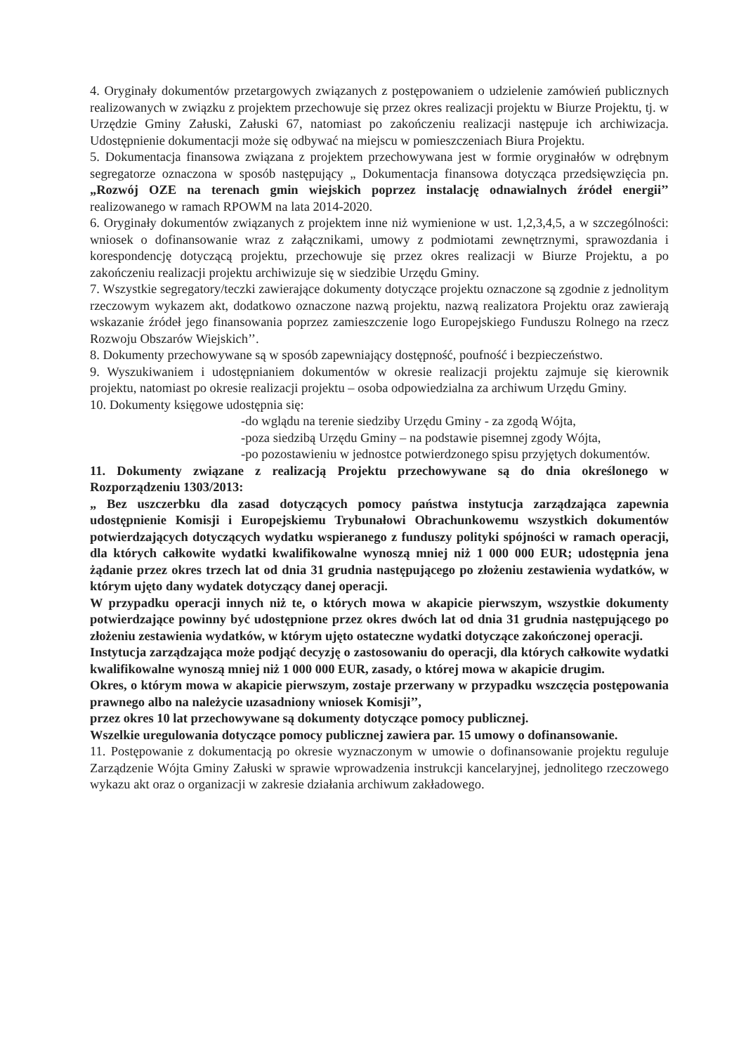4. Oryginały dokumentów przetargowych związanych z postępowaniem o udzielenie zamówień publicznych realizowanych w związku z projektem przechowuje się przez okres realizacji projektu w Biurze Projektu, tj. w Urzędzie Gminy Załuski, Załuski 67, natomiast po zakończeniu realizacji następuje ich archiwizacja. Udostępnienie dokumentacji może się odbywać na miejscu w pomieszczeniach Biura Projektu.
5. Dokumentacja finansowa związana z projektem przechowywana jest w formie oryginałów w odrębnym segregatorze oznaczona w sposób następujący „ Dokumentacja finansowa dotycząca przedsięwzięcia pn. „Rozwój OZE na terenach gmin wiejskich poprzez instalację odnawialnych źródeł energii’’ realizowanego w ramach RPOWM na lata 2014-2020.
6. Oryginały dokumentów związanych z projektem inne niż wymienione w ust. 1,2,3,4,5, a w szczególności: wniosek o dofinansowanie wraz z załącznikami, umowy z podmiotami zewnętrznymi, sprawozdania i korespondencję dotyczącą projektu, przechowuje się przez okres realizacji w Biurze Projektu, a po zakończeniu realizacji projektu archiwizuje się w siedzibie Urzędu Gminy.
7. Wszystkie segregatory/teczki zawierające dokumenty dotyczące projektu oznaczone są zgodnie z jednolitym rzeczowym wykazem akt, dodatkowo oznaczone nazwą projektu, nazwą realizatora Projektu oraz zawierają wskazanie źródeł jego finansowania poprzez zamieszczenie logo Europejskiego Funduszu Rolnego na rzecz Rozwoju Obszarów Wiejskich’’.
8. Dokumenty przechowywane są w sposób zapewniający dostępność, poufność i bezpieczeństwo.
9. Wyszukiwaniem i udostępnianiem dokumentów w okresie realizacji projektu zajmuje się kierownik projektu, natomiast po okresie realizacji projektu – osoba odpowiedzialna za archiwum Urzędu Gminy.
10. Dokumenty księgowe udostępnia się:
-do wglądu na terenie siedziby Urzędu Gminy - za zgodą Wójta,
-poza siedzibą Urzędu Gminy – na podstawie pisemnej zgody Wójta,
-po pozostawieniu w jednostce potwierdzonego spisu przyjętych dokumentów.
11. Dokumenty związane z realizacją Projektu przechowywane są do dnia określonego w Rozporządzeniu 1303/2013:
„ Bez uszczerbku dla zasad dotyczących pomocy państwa instytucja zarządzająca zapewnia udostępnienie Komisji i Europejskiemu Trybunałowi Obrachunkowemu wszystkich dokumentów potwierdzających dotyczących wydatku wspieranego z funduszy polityki spójności w ramach operacji, dla których całkowite wydatki kwalifikowalne wynoszą mniej niż 1 000 000 EUR; udostępnia jena żądanie przez okres trzech lat od dnia 31 grudnia następującego po złożeniu zestawienia wydatków, w którym ujęto dany wydatek dotyczący danej operacji.
W przypadku operacji innych niż te, o których mowa w akapicie pierwszym, wszystkie dokumenty potwierdzające powinny być udostępnione przez okres dwóch lat od dnia 31 grudnia następującego po złożeniu zestawienia wydatków, w którym ujęto ostateczne wydatki dotyczące zakończonej operacji.
Instytucja zarządzająca może podjąć decyzję o zastosowaniu do operacji, dla których całkowite wydatki kwalifikowalne wynoszą mniej niż 1 000 000 EUR, zasady, o której mowa w akapicie drugim.
Okres, o którym mowa w akapicie pierwszym, zostaje przerwany w przypadku wszczęcia postępowania prawnego albo na należycie uzasadniony wniosek Komisji’’,
przez okres 10 lat przechowywane są dokumenty dotyczące pomocy publicznej.
Wszelkie uregulowania dotyczące pomocy publicznej zawiera par. 15 umowy o dofinansowanie.
11. Postępowanie z dokumentacją po okresie wyznaczonym w umowie o dofinansowanie projektu reguluje Zarządzenie Wójta Gminy Załuski w sprawie wprowadzenia instrukcji kancelaryjnej, jednolitego rzeczowego wykazu akt oraz o organizacji w zakresie działania archiwum zakładowego.